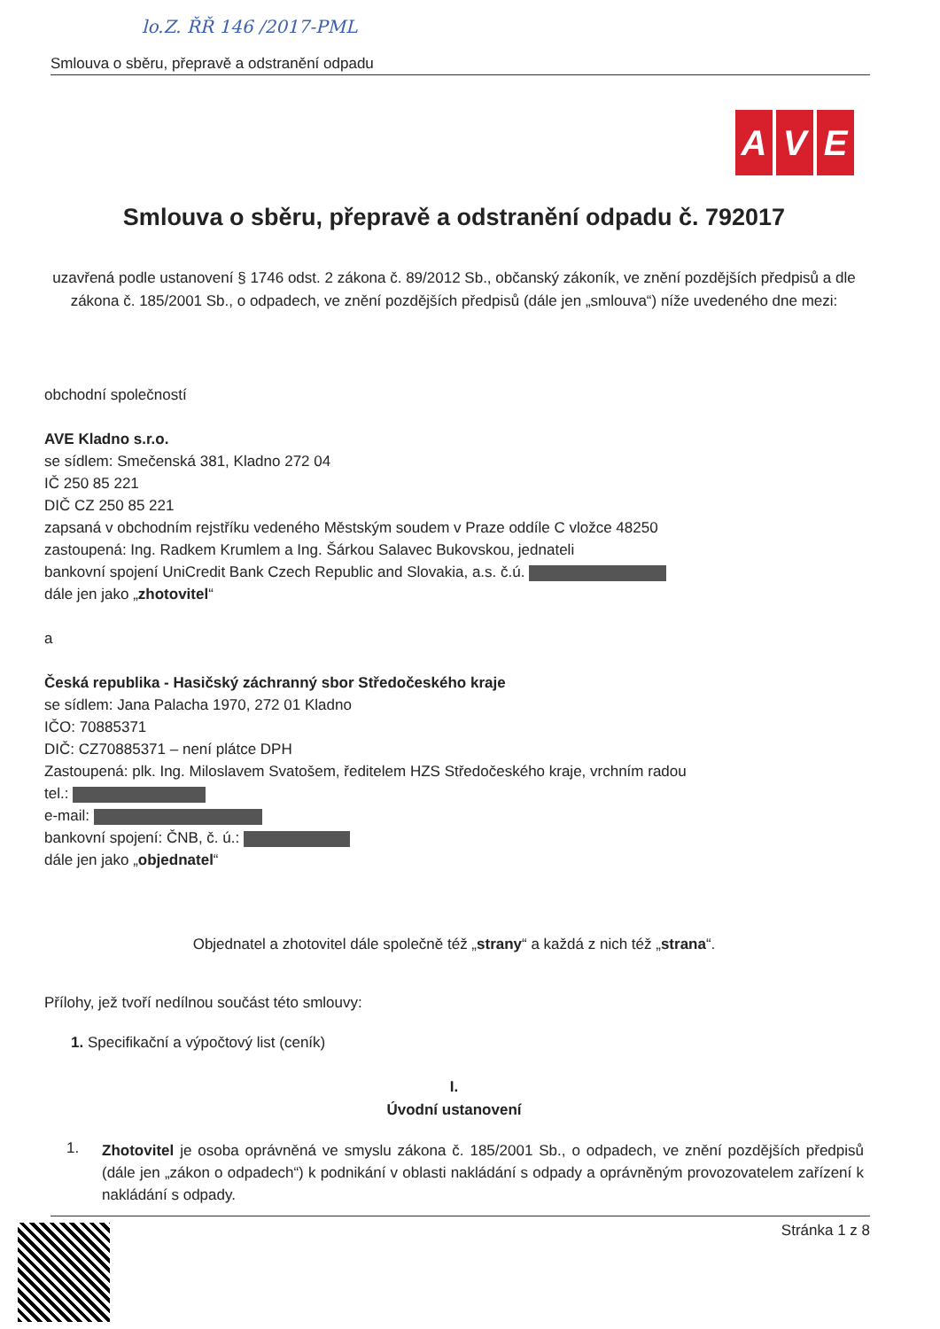lo.Z. ŘŘ 146 /2017-PML
Smlouva o sběru, přepravě a odstranění odpadu
A V E
Smlouva o sběru, přepravě a odstranění odpadu č. 792017
uzavřená podle ustanovení § 1746 odst. 2 zákona č. 89/2012 Sb., občanský zákoník, ve znění pozdějších předpisů a dle zákona č. 185/2001 Sb., o odpadech, ve znění pozdějších předpisů (dále jen „smlouva“) níže uvedeného dne mezi:
obchodní společností
AVE Kladno s.r.o.
se sídlem: Smečenská 381, Kladno 272 04
IČ 250 85 221
DIČ CZ 250 85 221
zapsaná v obchodním rejstříku vedeného Městským soudem v Praze oddíle C vložce 48250
zastoupená: Ing. Radkem Krumlem a Ing. Šárkou Salavec Bukovskou, jednateli
bankovní spojení UniCredit Bank Czech Republic and Slovakia, a.s. č.ú.
dále jen jako „zhotovitel“
a
Česká republika - Hasičský záchranný sbor Středočeského kraje
se sídlem: Jana Palacha 1970, 272 01 Kladno
IČO: 70885371
DIČ: CZ70885371 – není plátce DPH
Zastoupená: plk. Ing. Miloslavem Svatošem, ředitelem HZS Středočeského kraje, vrchním radou
tel.:
e-mail:
bankovní spojení: ČNB, č. ú.:
dále jen jako „objednatel“
Objednatel a zhotovitel dále společně též „strany“ a každá z nich též „strana“.
Přílohy, jež tvoří nedílnou součást této smlouvy:
1. Specifikační a výpočtový list (ceník)
I.
Úvodní ustanovení
1.
Zhotovitel je osoba oprávněná ve smyslu zákona č. 185/2001 Sb., o odpadech, ve znění pozdějších předpisů (dále jen „zákon o odpadech“) k podnikání v oblasti nakládání s odpady a oprávněným provozovatelem zařízení k nakládání s odpady.
Stránka 1 z 8